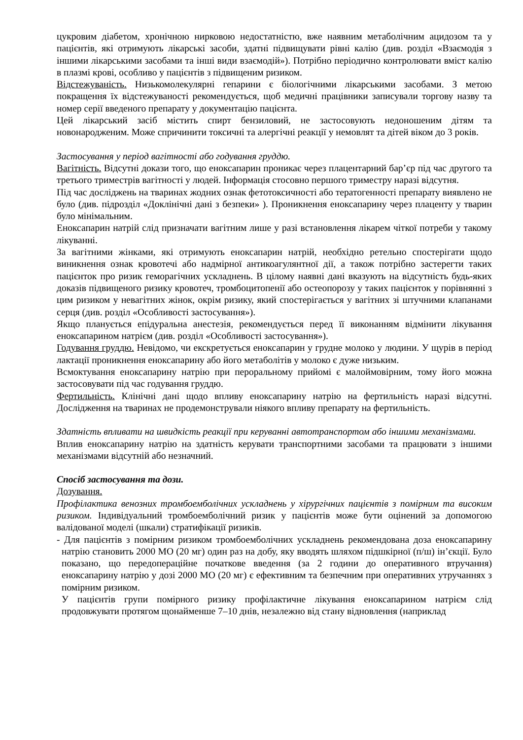цукровим діабетом, хронічною нирковою недостатністю, вже наявним метаболічним ацидозом та у пацієнтів, які отримують лікарські засоби, здатні підвищувати рівні калію (див. розділ «Взаємодія з іншими лікарськими засобами та інші види взаємодій»). Потрібно періодично контролювати вміст калію в плазмі крові, особливо у пацієнтів з підвищеним ризиком.
Відстежуваність. Низькомолекулярні гепарини є біологічними лікарськими засобами. З метою покращення їх відстежуваності рекомендується, щоб медичні працівники записували торгову назву та номер серії введеного препарату у документацію пацієнта.
Цей лікарський засіб містить спирт бензиловий, не застосовують недоношеним дітям та новонародженим. Може спричинити токсичні та алергічні реакції у немовлят та дітей віком до 3 років.
Застосування у період вагітності або годування груддю.
Вагітність. Відсутні докази того, що еноксапарин проникає через плацентарний бар’єр під час другого та третього триместрів вагітності у людей. Інформація стосовно першого триместру наразі відсутня.
Під час досліджень на тваринах жодних ознак фетотоксичності або тератогенності препарату виявлено не було (див. підрозділ «Доклінічні дані з безпеки» ). Проникнення еноксапарину через плаценту у тварин було мінімальним.
Еноксапарин натрій слід призначати вагітним лише у разі встановлення лікарем чіткої потреби у такому лікуванні.
За вагітними жінками, які отримують еноксапарин натрій, необхідно ретельно спостерігати щодо виникнення ознак кровотечі або надмірної антикоагулянтної дії, а також потрібно застерегти таких пацієнток про ризик геморагічних ускладнень. В цілому наявні дані вказують на відсутність будь-яких доказів підвищеного ризику кровотеч, тромбоцитопенії або остеопорозу у таких пацієнток у порівнянні з цим ризиком у невагітних жінок, окрім ризику, який спостерігається у вагітних зі штучними клапанами серця (див. розділ «Особливості застосування»).
Якщо планується епідуральна анестезія, рекомендується перед її виконанням відмінити лікування еноксапарином натрієм (див. розділ «Особливості застосування»).
Годування груддю. Невідомо, чи екскретується еноксапарин у грудне молоко у людини. У щурів в період лактації проникнення еноксапарину або його метаболітів у молоко є дуже низьким.
Всмоктування еноксапарину натрію при пероральному прийомі є малоймовірним, тому його можна застосовувати під час годування груддю.
Фертильність. Клінічні дані щодо впливу еноксапарину натрію на фертильність наразі відсутні. Дослідження на тваринах не продемонстрували ніякого впливу препарату на фертильність.
Здатність впливати на швидкість реакції при керуванні автотранспортом або іншими механізмами.
Вплив еноксапарину натрію на здатність керувати транспортними засобами та працювати з іншими механізмами відсутній або незначний.
Спосіб застосування та дози.
Дозування.
Профілактика венозних тромбоемболічних ускладнень у хірургічних пацієнтів з помірним та високим ризиком. Індивідуальний тромбоемболічний ризик у пацієнтів може бути оцінений за допомогою валідованої моделі (шкали) стратифікації ризиків.
- Для пацієнтів з помірним ризиком тромбоемболічних ускладнень рекомендована доза еноксапарину натрію становить 2000 МО (20 мг) один раз на добу, яку вводять шляхом підшкірної (п/ш) ін’єкції. Було показано, що передопераційне початкове введення (за 2 години до оперативного втручання) еноксапарину натрію у дозі 2000 МО (20 мг) є ефективним та безпечним при оперативних утручаннях з помірним ризиком.
У пацієнтів групи помірного ризику профілактичне лікування еноксапарином натрієм слід продовжувати протягом щонайменше 7–10 днів, незалежно від стану відновлення (наприклад